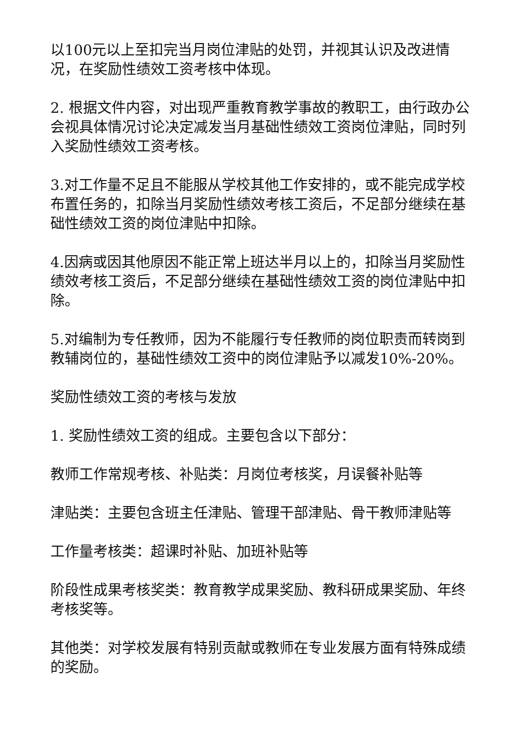以100元以上至扣完当月岗位津贴的处罚，并视其认识及改进情况，在奖励性绩效工资考核中体现。
2. 根据文件内容，对出现严重教育教学事故的教职工，由行政办公会视具体情况讨论决定减发当月基础性绩效工资岗位津贴，同时列入奖励性绩效工资考核。
3.对工作量不足且不能服从学校其他工作安排的，或不能完成学校布置任务的，扣除当月奖励性绩效考核工资后，不足部分继续在基础性绩效工资的岗位津贴中扣除。
4.因病或因其他原因不能正常上班达半月以上的，扣除当月奖励性绩效考核工资后，不足部分继续在基础性绩效工资的岗位津贴中扣除。
5.对编制为专任教师，因为不能履行专任教师的岗位职责而转岗到教辅岗位的，基础性绩效工资中的岗位津贴予以减发10%-20%。
奖励性绩效工资的考核与发放
1. 奖励性绩效工资的组成。主要包含以下部分：
教师工作常规考核、补贴类：月岗位考核奖，月误餐补贴等
津贴类：主要包含班主任津贴、管理干部津贴、骨干教师津贴等
工作量考核类：超课时补贴、加班补贴等
阶段性成果考核奖类：教育教学成果奖励、教科研成果奖励、年终考核奖等。
其他类：对学校发展有特别贡献或教师在专业发展方面有特殊成绩的奖励。